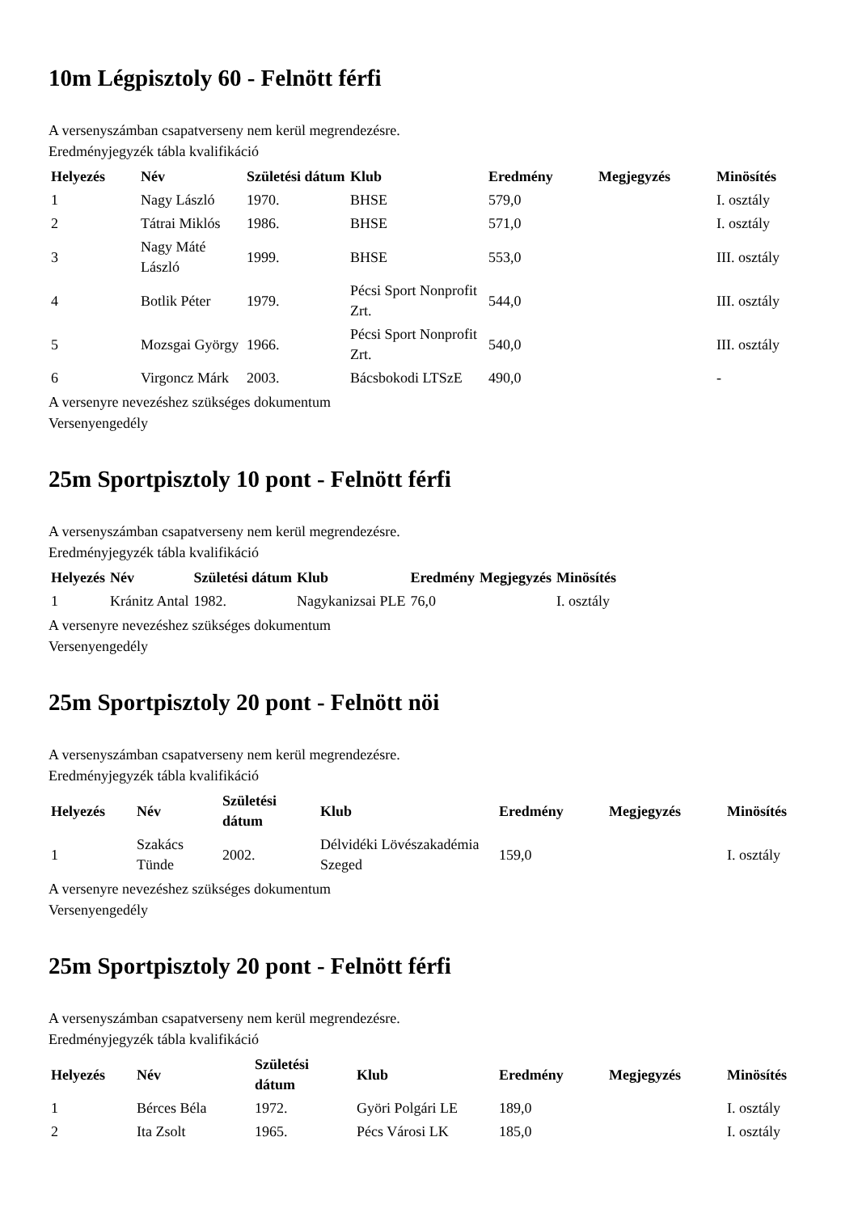10m Légpisztoly 60 - Felnött férfi
A versenyszámban csapatverseny nem kerül megrendezésre.
Eredményjegyzék tábla kvalifikáció
| Helyezés | Név | Születési dátum | Klub | Eredmény | Megjegyzés | Minösítés |
| --- | --- | --- | --- | --- | --- | --- |
| 1 | Nagy László | 1970. | BHSE | 579,0 | | I. osztály |
| 2 | Tátrai Miklós | 1986. | BHSE | 571,0 | | I. osztály |
| 3 | Nagy Máté László | 1999. | BHSE | 553,0 | | III. osztály |
| 4 | Botlik Péter | 1979. | Pécsi Sport Nonprofit Zrt. | 544,0 | | III. osztály |
| 5 | Mozsgai György | 1966. | Pécsi Sport Nonprofit Zrt. | 540,0 | | III. osztály |
| 6 | Virgoncz Márk | 2003. | Bácsbokodi LTSzE | 490,0 | | - |
A versenyre nevezéshez szükséges dokumentum
Versenyengedély
25m Sportpisztoly 10 pont - Felnött férfi
A versenyszámban csapatverseny nem kerül megrendezésre.
Eredményjegyzék tábla kvalifikáció
| Helyezés | Név | Születési dátum | Klub | Eredmény | Megjegyzés | Minösítés |
| --- | --- | --- | --- | --- | --- | --- |
| 1 | Kránitz Antal | 1982. | Nagykanizsai PLE | 76,0 | | I. osztály |
A versenyre nevezéshez szükséges dokumentum
Versenyengedély
25m Sportpisztoly 20 pont - Felnött nöi
A versenyszámban csapatverseny nem kerül megrendezésre.
Eredményjegyzék tábla kvalifikáció
| Helyezés | Név | Születési dátum | Klub | Eredmény | Megjegyzés | Minösítés |
| --- | --- | --- | --- | --- | --- | --- |
| 1 | Szakács Tünde | 2002. | Délvidéki Lövészakadémia Szeged | 159,0 | | I. osztály |
A versenyre nevezéshez szükséges dokumentum
Versenyengedély
25m Sportpisztoly 20 pont - Felnött férfi
A versenyszámban csapatverseny nem kerül megrendezésre.
Eredményjegyzék tábla kvalifikáció
| Helyezés | Név | Születési dátum | Klub | Eredmény | Megjegyzés | Minösítés |
| --- | --- | --- | --- | --- | --- | --- |
| 1 | Bérces Béla | 1972. | Györi Polgári LE | 189,0 | | I. osztály |
| 2 | Ita Zsolt | 1965. | Pécs Városi LK | 185,0 | | I. osztály |